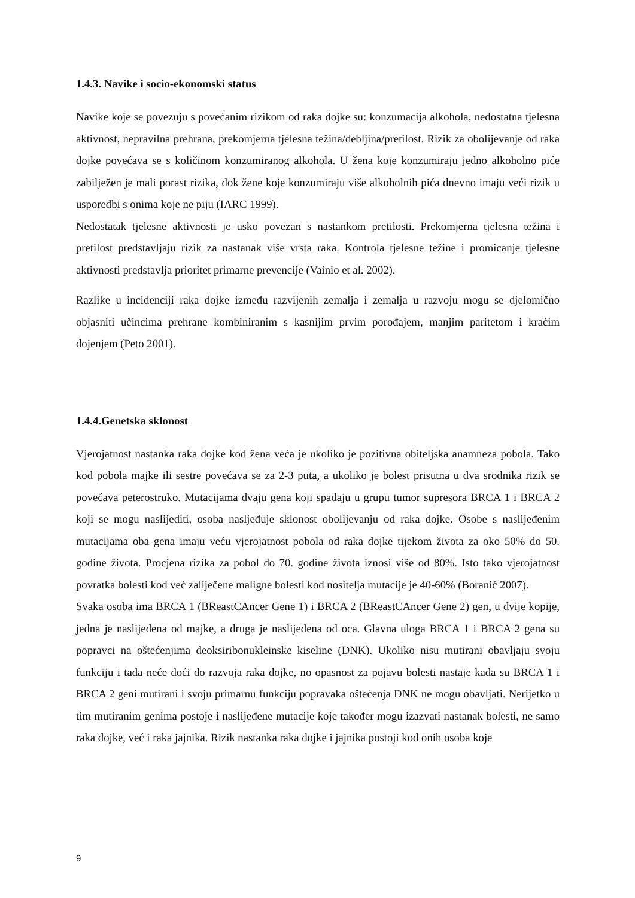1.4.3. Navike i socio-ekonomski status
Navike koje se povezuju s povećanim rizikom od raka dojke su: konzumacija alkohola, nedostatna tjelesna aktivnost, nepravilna prehrana, prekomjerna tjelesna težina/debljina/pretilost. Rizik za obolijevanje od raka dojke povećava se s količinom konzumiranog alkohola. U žena koje konzumiraju jedno alkoholno piće zabilježen je mali porast rizika, dok žene koje konzumiraju više alkoholnih pića dnevno imaju veći rizik u usporedbi s onima koje ne piju (IARC 1999).
Nedostatak tjelesne aktivnosti je usko povezan s nastankom pretilosti. Prekomjerna tjelesna težina i pretilost predstavljaju rizik za nastanak više vrsta raka. Kontrola tjelesne težine i promicanje tjelesne aktivnosti predstavlja prioritet primarne prevencije (Vainio et al. 2002).
Razlike u incidenciji raka dojke između razvijenih zemalja i zemalja u razvoju mogu se djelomično objasniti učincima prehrane kombiniranim s kasnijim prvim porođajem, manjim paritetom i kraćim dojenjem (Peto 2001).
1.4.4.Genetska sklonost
Vjerojatnost nastanka raka dojke kod žena veća je ukoliko je pozitivna obiteljska anamneza pobola. Tako kod pobola majke ili sestre povećava se za 2-3 puta, a ukoliko je bolest prisutna u dva srodnika rizik se povećava peterostruko. Mutacijama dvaju gena koji spadaju u grupu tumor supresora BRCA 1 i BRCA 2 koji se mogu naslijediti, osoba nasljeđuje sklonost obolijevanju od raka dojke. Osobe s naslijeđenim mutacijama oba gena imaju veću vjerojatnost pobola od raka dojke tijekom života za oko 50% do 50. godine života. Procjena rizika za pobol do 70. godine života iznosi više od 80%. Isto tako vjerojatnost povratka bolesti kod već zaliječene maligne bolesti kod nositelja mutacije je 40-60% (Boranić 2007).
Svaka osoba ima BRCA 1 (BReastCAncer Gene 1) i BRCA 2 (BReastCAncer Gene 2) gen, u dvije kopije, jedna je naslijeđena od majke, a druga je naslijeđena od oca. Glavna uloga BRCA 1 i BRCA 2 gena su popravci na oštećenjima deoksiribonukleinske kiseline (DNK). Ukoliko nisu mutirani obavljaju svoju funkciju i tada neće doći do razvoja raka dojke, no opasnost za pojavu bolesti nastaje kada su BRCA 1 i BRCA 2 geni mutirani i svoju primarnu funkciju popravaka oštećenja DNK ne mogu obavljati. Nerijetko u tim mutiranim genima postoje i naslijeđene mutacije koje također mogu izazvati nastanak bolesti, ne samo raka dojke, već i raka jajnika. Rizik nastanka raka dojke i jajnika postoji kod onih osoba koje
9